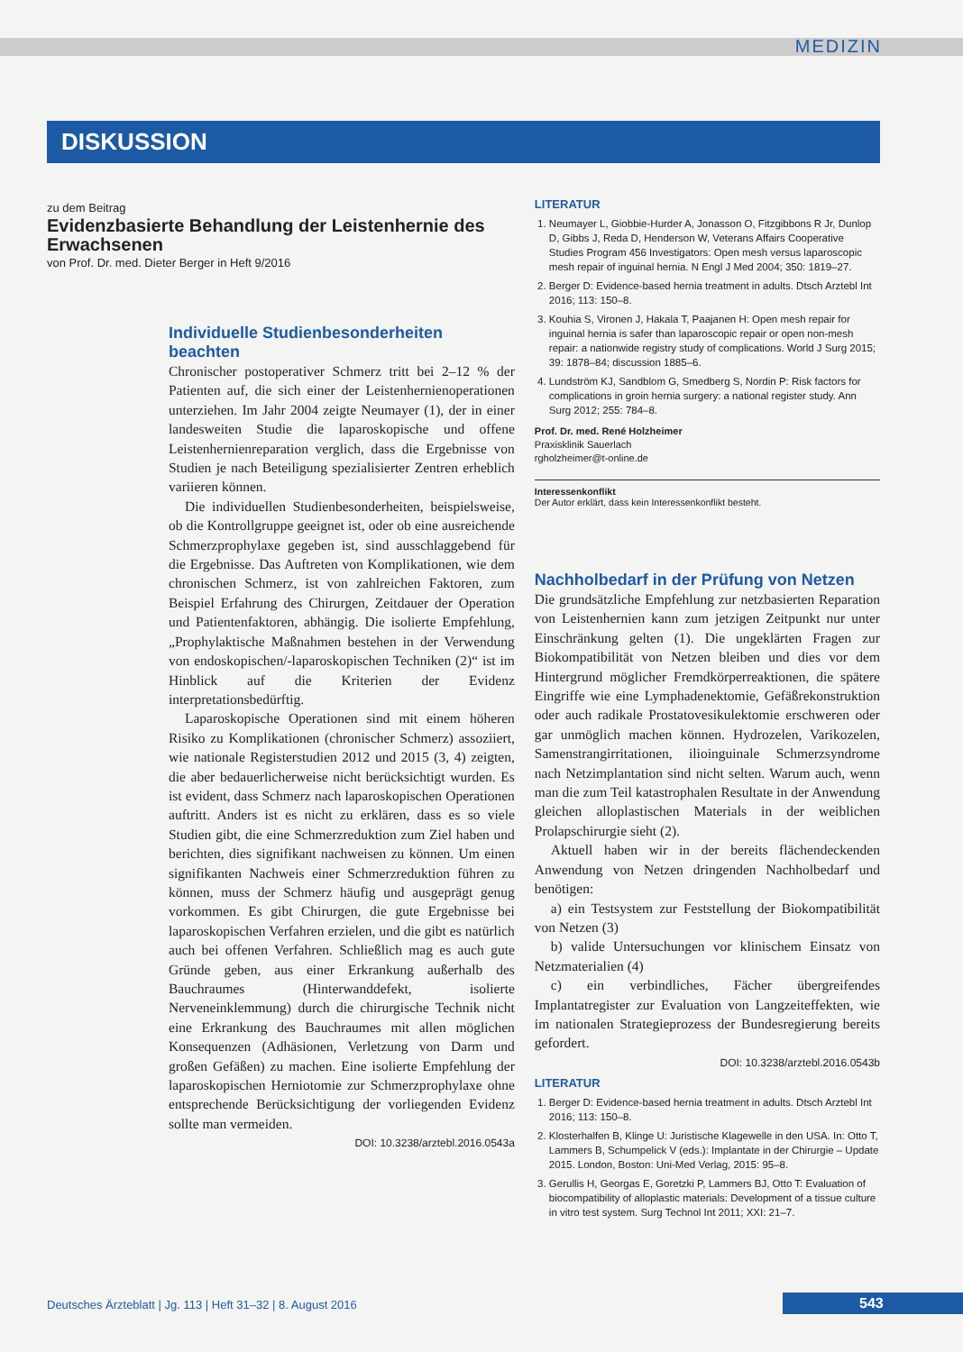MEDIZIN
DISKUSSION
zu dem Beitrag
Evidenzbasierte Behandlung der Leistenhernie des Erwachsenen
von Prof. Dr. med. Dieter Berger in Heft 9/2016
Individuelle Studienbesonderheiten beachten
Chronischer postoperativer Schmerz tritt bei 2–12 % der Patienten auf, die sich einer der Leistenhernienoperationen unterziehen. Im Jahr 2004 zeigte Neumayer (1), der in einer landesweiten Studie die laparoskopische und offene Leistenhernienreparation verglich, dass die Ergebnisse von Studien je nach Beteiligung spezialisierter Zentren erheblich variieren können.
Die individuellen Studienbesonderheiten, beispielsweise, ob die Kontrollgruppe geeignet ist, oder ob eine ausreichende Schmerzprophylaxe gegeben ist, sind ausschlaggebend für die Ergebnisse. Das Auftreten von Komplikationen, wie dem chronischen Schmerz, ist von zahlreichen Faktoren, zum Beispiel Erfahrung des Chirurgen, Zeitdauer der Operation und Patientenfaktoren, abhängig. Die isolierte Empfehlung, „Prophylaktische Maßnahmen bestehen in der Verwendung von endoskopischen/-laparoskopischen Techniken (2)“ ist im Hinblick auf die Kriterien der Evidenz interpretationsbedürftig.
Laparoskopische Operationen sind mit einem höheren Risiko zu Komplikationen (chronischer Schmerz) assoziiert, wie nationale Registerstudien 2012 und 2015 (3, 4) zeigten, die aber bedauerlicherweise nicht berücksichtigt wurden. Es ist evident, dass Schmerz nach laparoskopischen Operationen auftritt. Anders ist es nicht zu erklären, dass es so viele Studien gibt, die eine Schmerzreduktion zum Ziel haben und berichten, dies signifikant nachweisen zu können. Um einen signifikanten Nachweis einer Schmerzreduktion führen zu können, muss der Schmerz häufig und ausgeprägt genug vorkommen. Es gibt Chirurgen, die gute Ergebnisse bei laparoskopischen Verfahren erzielen, und die gibt es natürlich auch bei offenen Verfahren. Schließlich mag es auch gute Gründe geben, aus einer Erkrankung außerhalb des Bauchraumes (Hinterwanddefekt, isolierte Nerveneinklemmung) durch die chirurgische Technik nicht eine Erkrankung des Bauchraumes mit allen möglichen Konsequenzen (Adhäsionen, Verletzung von Darm und großen Gefäßen) zu machen. Eine isolierte Empfehlung der laparoskopischen Herniotomie zur Schmerzprophylaxe ohne entsprechende Berücksichtigung der vorliegenden Evidenz sollte man vermeiden.
DOI: 10.3238/arztebl.2016.0543a
LITERATUR
1. Neumayer L, Giobbie-Hurder A, Jonasson O, Fitzgibbons R Jr, Dunlop D, Gibbs J, Reda D, Henderson W, Veterans Affairs Cooperative Studies Program 456 Investigators: Open mesh versus laparoscopic mesh repair of inguinal hernia. N Engl J Med 2004; 350: 1819–27.
2. Berger D: Evidence-based hernia treatment in adults. Dtsch Arztebl Int 2016; 113: 150–8.
3. Kouhia S, Vironen J, Hakala T, Paajanen H: Open mesh repair for inguinal hernia is safer than laparoscopic repair or open non-mesh repair: a nationwide registry study of complications. World J Surg 2015; 39: 1878–84; discussion 1885–6.
4. Lundström KJ, Sandblom G, Smedberg S, Nordin P: Risk factors for complications in groin hernia surgery: a national register study. Ann Surg 2012; 255: 784–8.
Prof. Dr. med. René Holzheimer
Praxisklinik Sauerlach
rgholzheimer@t-online.de
Interessenkonflikt
Der Autor erklärt, dass kein Interessenkonflikt besteht.
Nachholbedarf in der Prüfung von Netzen
Die grundsätzliche Empfehlung zur netzbasierten Reparation von Leistenhernien kann zum jetzigen Zeitpunkt nur unter Einschränkung gelten (1). Die ungeklärten Fragen zur Biokompatibilität von Netzen bleiben und dies vor dem Hintergrund möglicher Fremdkörperreaktionen, die spätere Eingriffe wie eine Lymphadenektomie, Gefäßrekonstruktion oder auch radikale Prostatovesikulektomie erschweren oder gar unmöglich machen können. Hydrozelen, Varikozelen, Samenstrangirritationen, ilioinguinale Schmerzsyndrome nach Netzimplantation sind nicht selten. Warum auch, wenn man die zum Teil katastrophalen Resultate in der Anwendung gleichen alloplastischen Materials in der weiblichen Prolapschirurgie sieht (2).
Aktuell haben wir in der bereits flächendeckenden Anwendung von Netzen dringenden Nachholbedarf und benötigen:
a) ein Testsystem zur Feststellung der Biokompatibilität von Netzen (3)
b) valide Untersuchungen vor klinischem Einsatz von Netzmaterialien (4)
c) ein verbindliches, Fächer übergreifendes Implantatregister zur Evaluation von Langzeiteffekten, wie im nationalen Strategieprozess der Bundesregierung bereits gefordert.
DOI: 10.3238/arztebl.2016.0543b
LITERATUR
1. Berger D: Evidence-based hernia treatment in adults. Dtsch Arztebl Int 2016; 113: 150–8.
2. Klosterhalfen B, Klinge U: Juristische Klagewelle in den USA. In: Otto T, Lammers B, Schumpelick V (eds.): Implantate in der Chirurgie – Update 2015. London, Boston: Uni-Med Verlag, 2015: 95–8.
3. Gerullis H, Georgas E, Goretzki P, Lammers BJ, Otto T: Evaluation of biocompatibility of alloplastic materials: Development of a tissue culture in vitro test system. Surg Technol Int 2011; XXI: 21–7.
Deutsches Ärzteblatt | Jg. 113 | Heft 31–32 | 8. August 2016
543